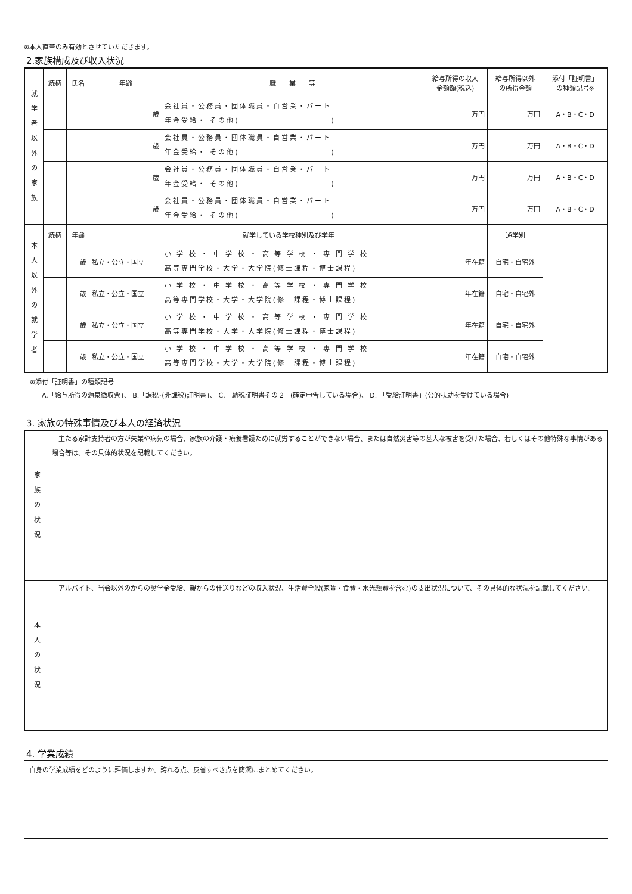※本人直筆のみ有効とさせていただきます。
2.家族構成及び収入状況
| 就 学 者 以 外 の 家 族 | 続柄 | 氏名 | 年齢 | 職 業 等 | | 給与所得の収入 金額額(税込) | 給与所得以外 の所得金額 | 添付「証明書」 の種類記号※ |
| | | | 歳 | 会社員・公務員・団体職員・自営業・パート 年金受給・ その他( ) | | 万円 | 万円 | A・B・C・D |
| | | | 歳 | 会社員・公務員・団体職員・自営業・パート 年金受給・ その他( ) | | 万円 | 万円 | A・B・C・D |
| | | | 歳 | 会社員・公務員・団体職員・自営業・パート 年金受給・ その他( ) | | 万円 | 万円 | A・B・C・D |
| | | | 歳 | 会社員・公務員・団体職員・自営業・パート 年金受給・ その他( ) | | 万円 | 万円 | A・B・C・D |
| 本 人 以 外 の 就 学 者 | 続柄 | 年齢 | 就学している学校種別及び学年 | | | | 通学別 | |
| | | 歳 | 私立・公立・国立 | | 小 学 校 ・ 中 学 校 ・ 高 等 学 校 ・ 専 門 学 校 高等専門学校・大学・大学院(修士課程・博士課程) | 年在籍 | 自宅・自宅外 | |
| | | 歳 | 私立・公立・国立 | | 小 学 校 ・ 中 学 校 ・ 高 等 学 校 ・ 専 門 学 校 高等専門学校・大学・大学院(修士課程・博士課程) | 年在籍 | 自宅・自宅外 | |
| | | 歳 | 私立・公立・国立 | | 小 学 校 ・ 中 学 校 ・ 高 等 学 校 ・ 専 門 学 校 高等専門学校・大学・大学院(修士課程・博士課程) | 年在籍 | 自宅・自宅外 | |
| | | 歳 | 私立・公立・国立 | | 小 学 校 ・ 中 学 校 ・ 高 等 学 校 ・ 専 門 学 校 高等専門学校・大学・大学院(修士課程・博士課程) | 年在籍 | 自宅・自宅外 | |
※添付「証明書」の種類記号
A.「給与所得の源泉徴収票」、 B.「課税･(非課税)証明書」、 C.「納税証明書その 2」(確定申告している場合)、 D. 「受給証明書」(公的扶助を受けている場合)
3. 家族の特殊事情及び本人の経済状況
| 家 族 の 状 況 | 主たる家計支持者の方が失業や病気の場合、家族の介護・療養看護ために就労することができない場合、または自然災害等の甚大な被害を受けた場合、若しくはその他特殊な事情がある場合等は、その具体的状況を記載してください。 |
| 本 人 の 状 況 | アルバイト、当会以外のからの奨学金受給、親からの仕送りなどの収入状況、生活費全般(家賃・食費・水光熱費を含む)の支出状況について、その具体的な状況を記載してください。 |
4. 学業成績
| 自身の学業成績をどのように評価しますか。誇れる点、反省すべき点を簡潔にまとめてください。 |